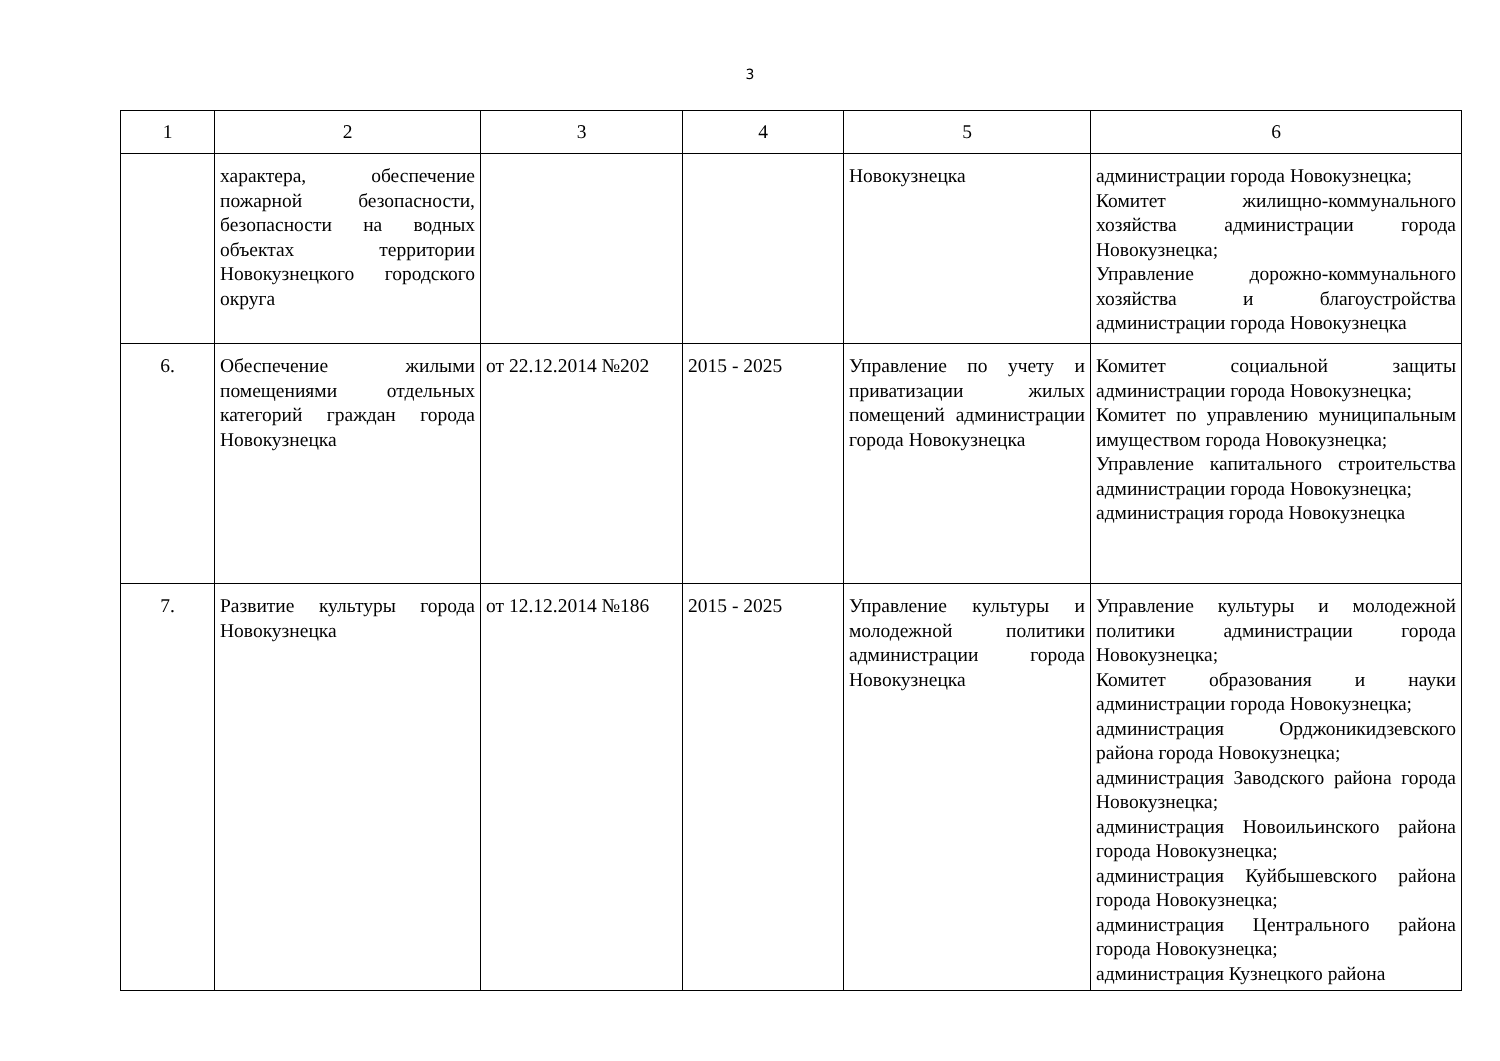3
| 1 | 2 | 3 | 4 | 5 | 6 |
| | характера, обеспечение пожарной безопасности, безопасности на водных объектах территории Новокузнецкого городского округа | | | Новокузнецка | администрации города Новокузнецка; Комитет жилищно-коммунального хозяйства администрации города Новокузнецка; Управление дорожно-коммунального хозяйства и благоустройства администрации города Новокузнецка |
| 6. | Обеспечение жилыми помещениями отдельных категорий граждан города Новокузнецка | от 22.12.2014 №202 | 2015 - 2025 | Управление по учету и приватизации жилых помещений администрации города Новокузнецка | Комитет социальной защиты администрации города Новокузнецка; Комитет по управлению муниципальным имуществом города Новокузнецка; Управление капитального строительства администрации города Новокузнецка; администрация города Новокузнецка |
| 7. | Развитие культуры города Новокузнецка | от 12.12.2014 №186 | 2015 - 2025 | Управление культуры и молодежной политики администрации города Новокузнецка | Управление культуры и молодежной политики администрации города Новокузнецка; Комитет образования и науки администрации города Новокузнецка; администрация Орджоникидзевского района города Новокузнецка; администрация Заводского района города Новокузнецка; администрация Новоильинского района города Новокузнецка; администрация Куйбышевского района города Новокузнецка; администрация Центрального района города Новокузнецка; администрация Кузнецкого района |